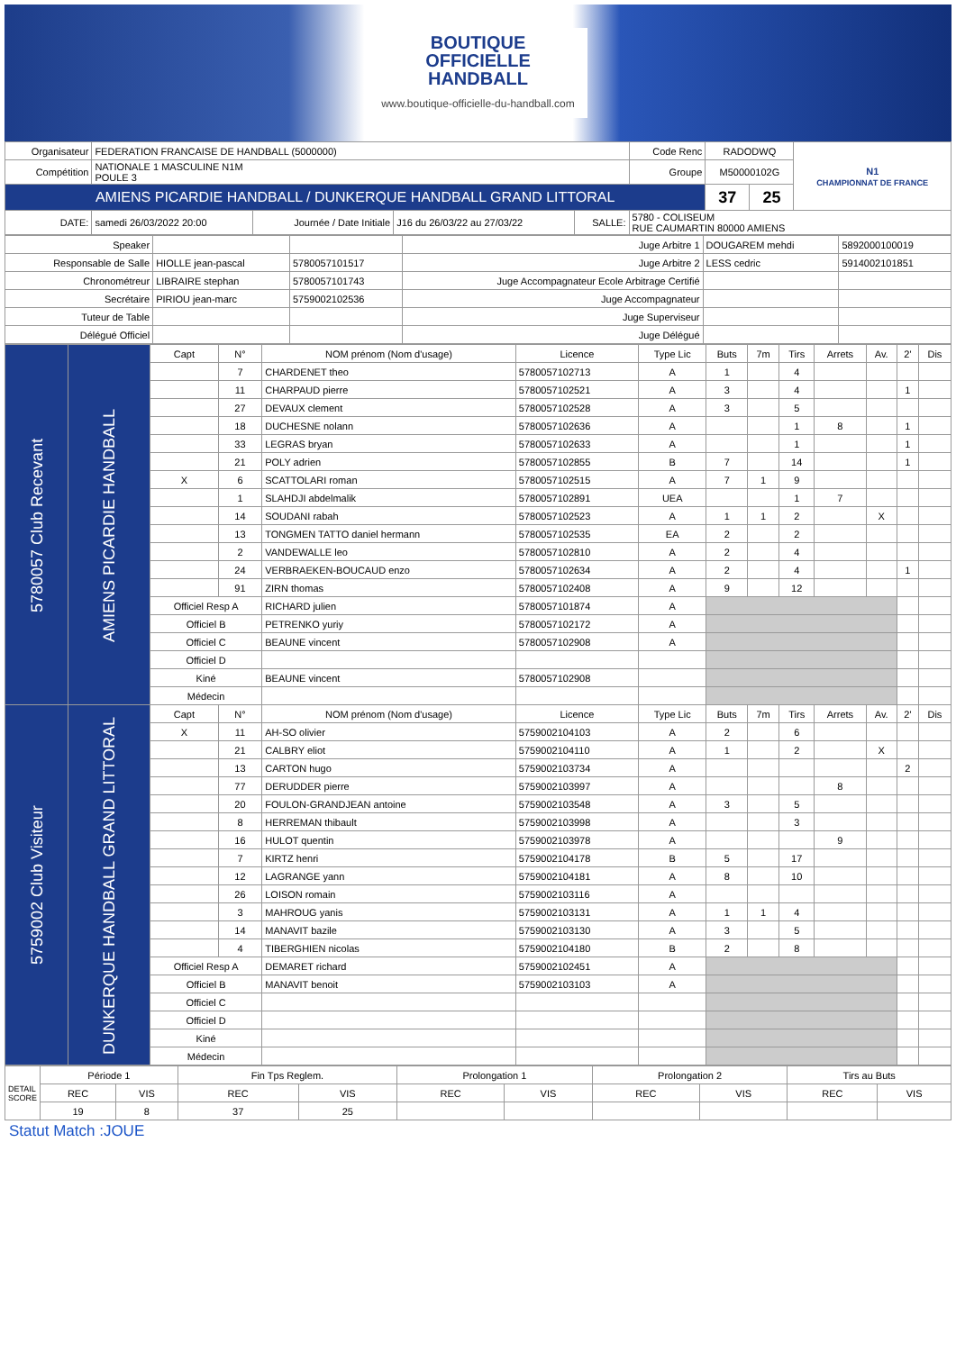BOUTIQUE
OFFICIELLE
HANDBALL
www.boutique-officielle-du-handball.com
| Organisateur | FEDERATION FRANCAISE DE HANDBALL (5000000) | | | | Code Renc | RADODWQ | | N1 CHAMPIONNAT DE FRANCE |
| Compétition | NATIONALE 1 MASCULINE N1M POULE 3 | | | | Groupe | M50000102G | | |
| AMIENS PICARDIE HANDBALL / DUNKERQUE HANDBALL GRAND LITTORAL | | | | | | 37 | 25 | |
| DATE: | samedi 26/03/2022 20:00 | Journée / Date Initiale | J16 du 26/03/22 au 27/03/22 | SALLE: | 5780 - COLISEUM RUE CAUMARTIN 80000 AMIENS | | | |
| Speaker | | | Juge Arbitre 1 | DOUGAREM mehdi | 5892000100019 |
| Responsable de Salle | HIOLLE jean-pascal | 5780057101517 | Juge Arbitre 2 | LESS cedric | 5914002101851 |
| Chronométreur | LIBRAIRE stephan | 5780057101743 | Juge Accompagnateur Ecole Arbitrage Certifié | | |
| Secrétaire | PIRIOU jean-marc | 5759002102536 | Juge Accompagnateur | | |
| Tuteur de Table | | | Juge Superviseur | | |
| Délégué Officiel | | | Juge Délégué | | |
| 5780057 Club Recevant | AMIENS PICARDIE HANDBALL | Capt | N° | NOM prénom (Nom d'usage) | Licence | Type Lic | Buts | 7m | Tirs | Arrets | Av. | 2' | Dis |
| | | | 7 | CHARDENET theo | 5780057102713 | A | 1 | | 4 | | | | |
| | | | 11 | CHARPAUD pierre | 5780057102521 | A | 3 | | 4 | | | 1 | |
| | | | 27 | DEVAUX clement | 5780057102528 | A | 3 | | 5 | | | | |
| | | | 18 | DUCHESNE nolann | 5780057102636 | A | | | 1 | 8 | | 1 | |
| | | | 33 | LEGRAS bryan | 5780057102633 | A | | | 1 | | | 1 | |
| | | | 21 | POLY adrien | 5780057102855 | B | 7 | | 14 | | | 1 | |
| | | X | 6 | SCATTOLARI roman | 5780057102515 | A | 7 | 1 | 9 | | | | |
| | | | 1 | SLAHDJI abdelmalik | 5780057102891 | UEA | | | 1 | 7 | | | |
| | | | 14 | SOUDANI rabah | 5780057102523 | A | 1 | 1 | 2 | | X | | |
| | | | 13 | TONGMEN TATTO daniel hermann | 5780057102535 | EA | 2 | | 2 | | | | |
| | | | 2 | VANDEWALLE leo | 5780057102810 | A | 2 | | 4 | | | | |
| | | | 24 | VERBRAEKEN-BOUCAUD enzo | 5780057102634 | A | 2 | | 4 | | | 1 | |
| | | | 91 | ZIRN thomas | 5780057102408 | A | 9 | | 12 | | | | |
| | | Officiel Resp A | | RICHARD julien | 5780057101874 | A | | | | | | | |
| | | Officiel B | | PETRENKO yuriy | 5780057102172 | A | | | | | | | |
| | | Officiel C | | BEAUNE vincent | 5780057102908 | A | | | | | | | |
| | | Officiel D | | | | | | | | | | | |
| | | Kiné | | BEAUNE vincent | 5780057102908 | | | | | | | | |
| | | Médecin | | | | | | | | | | | |
| 5759002 Club Visiteur | DUNKERQUE HANDBALL GRAND LITTORAL | Capt | N° | NOM prénom (Nom d'usage) | Licence | Type Lic | Buts | 7m | Tirs | Arrets | Av. | 2' | Dis |
| | | X | 11 | AH-SO olivier | 5759002104103 | A | 2 | | 6 | | | | |
| | | | 21 | CALBRY eliot | 5759002104110 | A | 1 | | 2 | | X | | |
| | | | 13 | CARTON hugo | 5759002103734 | A | | | | | | 2 | |
| | | | 77 | DERUDDER pierre | 5759002103997 | A | | | | 8 | | | |
| | | | 20 | FOULON-GRANDJEAN antoine | 5759002103548 | A | 3 | | 5 | | | | |
| | | | 8 | HERREMAN thibault | 5759002103998 | A | | | 3 | | | | |
| | | | 16 | HULOT quentin | 5759002103978 | A | | | | 9 | | | |
| | | | 7 | KIRTZ henri | 5759002104178 | B | 5 | | 17 | | | | |
| | | | 12 | LAGRANGE yann | 5759002104181 | A | 8 | | 10 | | | | |
| | | | 26 | LOISON romain | 5759002103116 | A | | | | | | | |
| | | | 3 | MAHROUG yanis | 5759002103131 | A | 1 | 1 | 4 | | | | |
| | | | 14 | MANAVIT bazile | 5759002103130 | A | 3 | | 5 | | | | |
| | | | 4 | TIBERGHIEN nicolas | 5759002104180 | B | 2 | | 8 | | | | |
| | | Officiel Resp A | | DEMARET richard | 5759002102451 | A | | | | | | | |
| | | Officiel B | | MANAVIT benoit | 5759002103103 | A | | | | | | | |
| | | Officiel C | | | | | | | | | | | |
| | | Officiel D | | | | | | | | | | | |
| | | Kiné | | | | | | | | | | | |
| | | Médecin | | | | | | | | | | | |
| DETAIL SCORE | Période 1 | | Fin Tps Reglem. | | Prolongation 1 | | Prolongation 2 | | Tirs au Buts | |
| | REC | VIS | REC | VIS | REC | VIS | REC | VIS | REC | VIS |
| | 19 | 8 | 37 | 25 | | | | | | |
Statut Match :JOUE